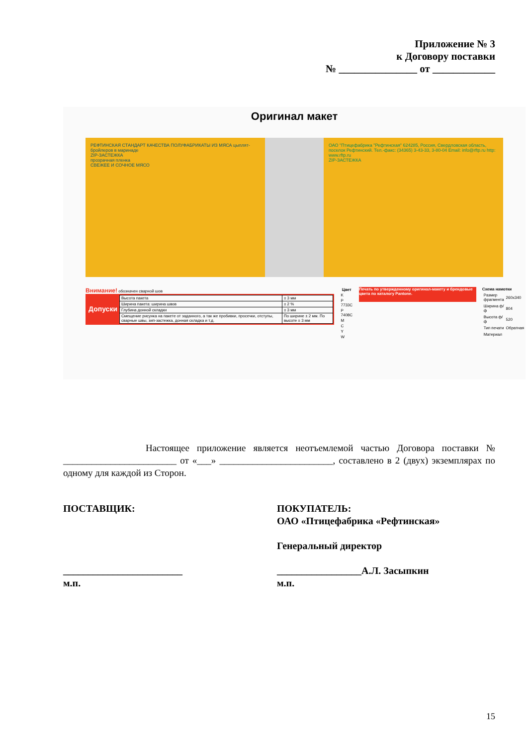Приложение № 3
к Договору поставки
№ _______________ от ____________
Оригинал макет
РЕФТИНСКАЯ СТАНДАРТ КАЧЕСТВА ПОЛУФАБРИКАТЫ ИЗ МЯСА цыплят-бройлеров в маринаде
ZIP-ЗАСТЕЖКА
прозрачная пленка
СВЕЖЕЕ И СОЧНОЕ МЯСО
ОАО "Птицефабрика "Рефтинская" 624285, Россия, Свердловская область, поселок Рефтинский. Тел.-факс: (34365) 3-43-33, 3-80-04 Email: info@rftp.ru http: www.rftp.ru
ZIP-ЗАСТЕЖКА
Внимание! обозначен сварной шов
Допуски
| Высота пакета | ± 3 мм |
| Ширина пакета: ширина швов | ± 2 % |
| Глубина донной складки | ± 3 мм |
| Смещение рисунка на пакете от заданного, а так же пробивки, просечки, отступы, сварные швы, зип-застежка, донная складка и т.д. | По ширине ± 2 мм. По высоте ± 3 мм |
| Цвет |
| --- |
| K |
| P 7733C |
| P 7408C |
| M |
| C |
| Y |
| W |
Печать по утвержденному оригинал-макету и брендовые цвета по каталогу Pantone.
Схема намотки
| Размер фрагмента | 260x340 |
| Ширина ф/ф | 804 |
| Высота ф/ф | 520 |
| Тип печати | Обратная |
| Материал | |
Настоящее приложение является неотъемлемой частью Договора поставки № ________________________ от «___» ________________________, составлено в 2 (двух) экземплярах по одному для каждой из Сторон.
ПОСТАВЩИК:
________________________
м.п.
ПОКУПАТЕЛЬ:
ОАО «Птицефабрика «Рефтинская»
Генеральный директор
_________________А.Л. Засыпкин
м.п.
15